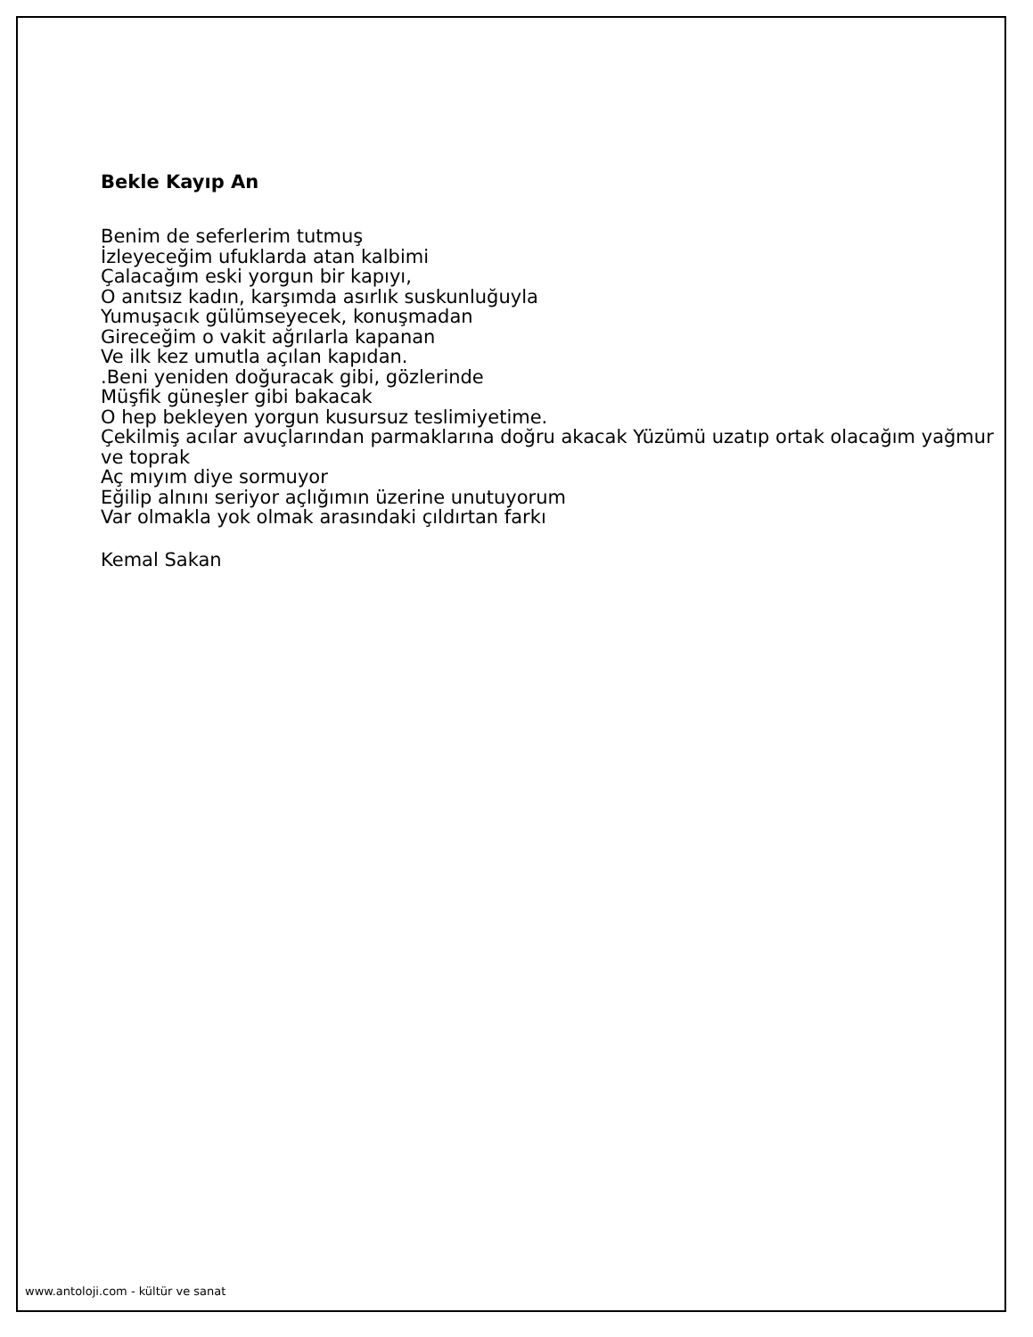Bekle Kayıp An
Benim de seferlerim tutmuş
İzleyeceğim ufuklarda atan kalbimi
Çalacağım eski yorgun bir kapıyı,
O anıtsız kadın, karşımda asırlık suskunluğuyla
Yumuşacık gülümseyecek, konuşmadan
Gireceğim o vakit ağrılarla kapanan
Ve ilk kez umutla açılan kapıdan.
.Beni yeniden doğuracak gibi, gözlerinde
Müşfik güneşler gibi bakacak
O hep bekleyen yorgun kusursuz teslimiyetime.
Çekilmiş acılar avuçlarından parmaklarına doğru akacak Yüzümü uzatıp ortak olacağım yağmur ve toprak
Aç mıyım diye sormuyor
Eğilip alnını seriyor açlığımın üzerine unutuyorum
Var olmakla yok olmak arasındaki çıldırtan farkı
Kemal Sakan
www.antoloji.com - kültür ve sanat